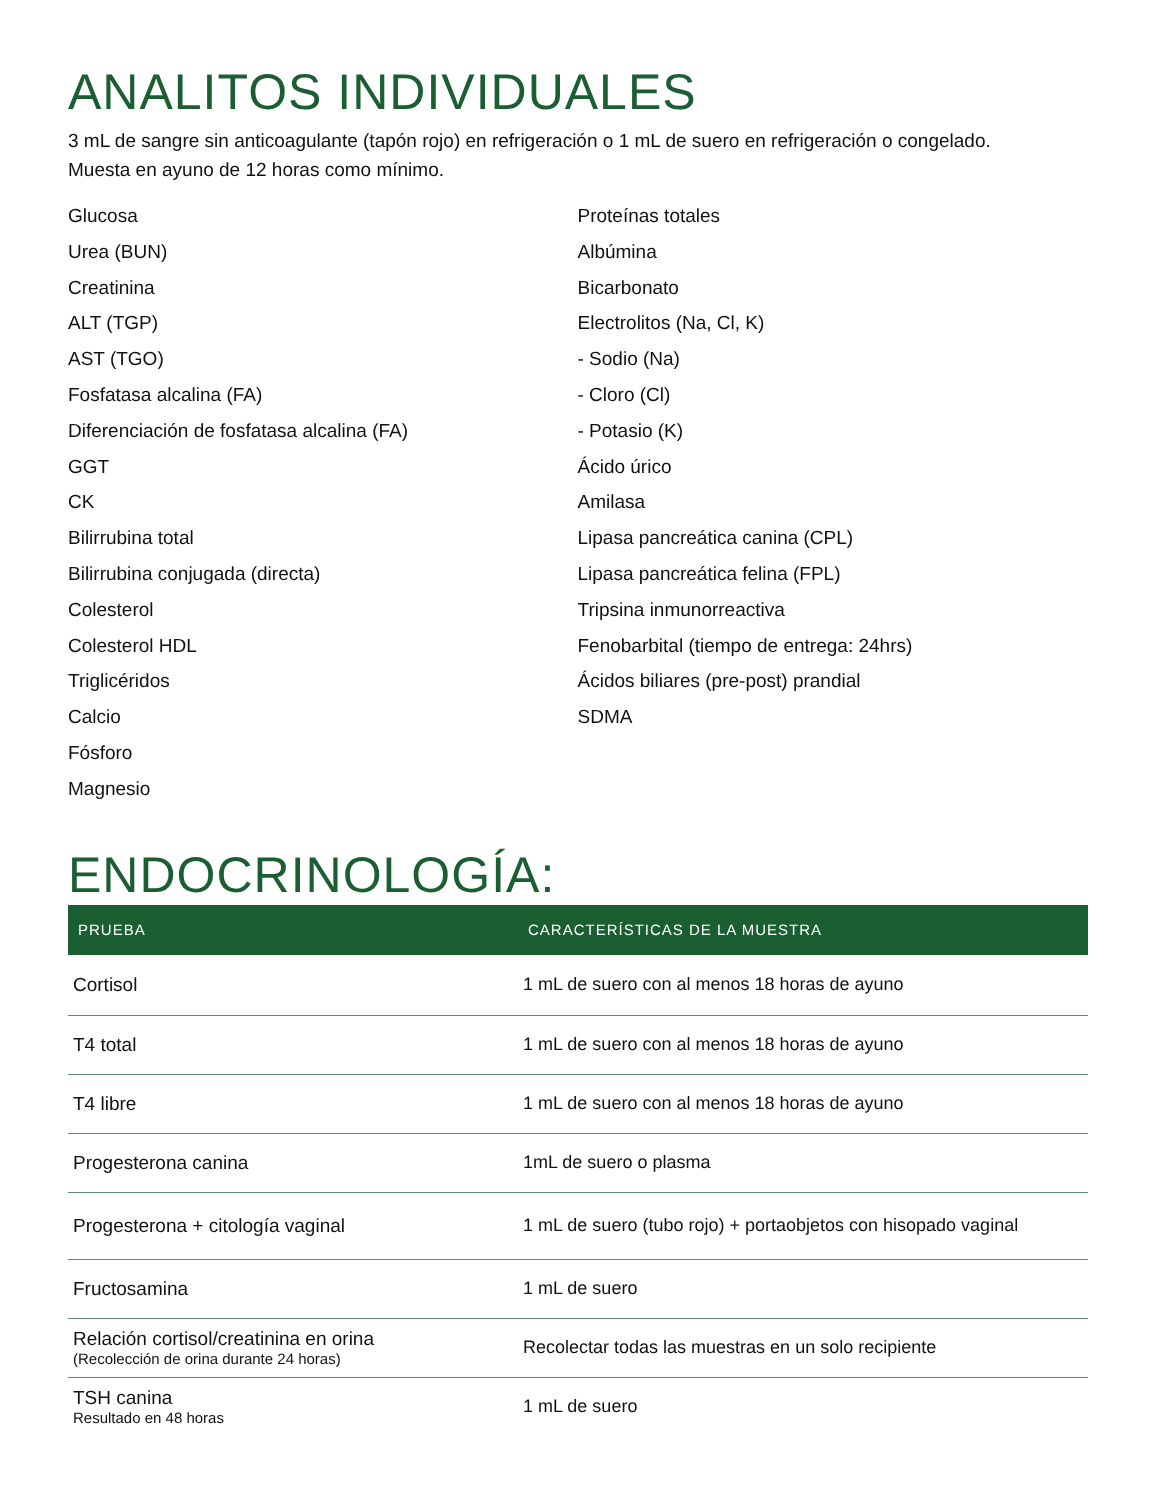ANALITOS INDIVIDUALES
3 mL de sangre sin anticoagulante (tapón rojo) en refrigeración o 1 mL de suero en refrigeración o congelado.
Muesta en ayuno de 12 horas como mínimo.
Glucosa
Urea (BUN)
Creatinina
ALT (TGP)
AST (TGO)
Fosfatasa alcalina (FA)
Diferenciación de fosfatasa alcalina (FA)
GGT
CK
Bilirrubina total
Bilirrubina conjugada (directa)
Colesterol
Colesterol HDL
Triglicéridos
Calcio
Fósforo
Magnesio
Proteínas totales
Albúmina
Bicarbonato
Electrolitos (Na, Cl, K)
- Sodio (Na)
- Cloro (Cl)
- Potasio (K)
Ácido úrico
Amilasa
Lipasa pancreática canina (CPL)
Lipasa pancreática felina (FPL)
Tripsina inmunorreactiva
Fenobarbital (tiempo de entrega: 24hrs)
Ácidos biliares (pre-post) prandial
SDMA
ENDOCRINOLOGÍA:
| PRUEBA | CARACTERÍSTICAS DE LA MUESTRA |
| --- | --- |
| Cortisol | 1 mL de suero con al menos 18 horas de ayuno |
| T4 total | 1 mL de suero con al menos 18 horas de ayuno |
| T4 libre | 1 mL de suero con al menos 18 horas de ayuno |
| Progesterona canina | 1mL de suero o plasma |
| Progesterona + citología vaginal | 1 mL de suero (tubo rojo) + portaobjetos con hisopado vaginal |
| Fructosamina | 1 mL de suero |
| Relación cortisol/creatinina en orina (Recolección de orina durante 24 horas) | Recolectar todas las muestras en un solo recipiente |
| TSH canina Resultado en 48 horas | 1 mL de suero |